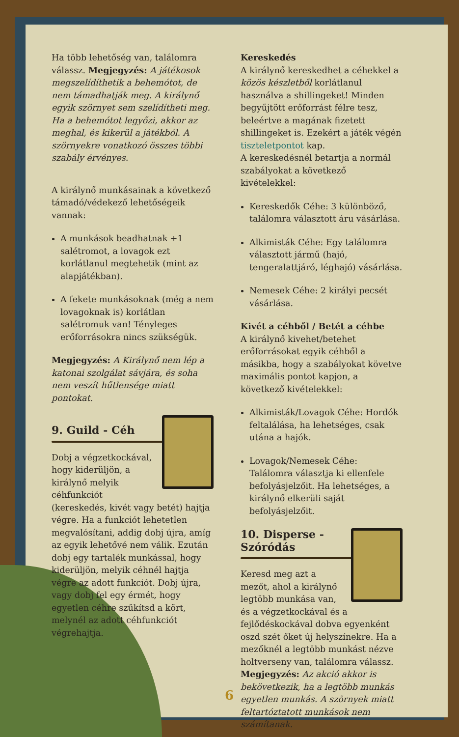Ha több lehetőség van, találomra válassz. Megjegyzés: A játékosok megszelídíthetik a behemótot, de nem támadhatják meg. A királynő egyik szörnyet sem szelídítheti meg. Ha a behemótot legyőzi, akkor az meghal, és kikerül a játékból. A szörnyekre vonatkozó összes többi szabály érvényes.
A királynő munkásainak a következő támadó/védekező lehetőségeik vannak:
A munkások beadhatnak +1 salétromot, a lovagok ezt korlátlanul megtehetik (mint az alapjátékban).
A fekete munkásoknak (még a nem lovagoknak is) korlátlan salétromuk van! Tényleges erőforrásokra nincs szükségük.
Megjegyzés: A Királynő nem lép a katonai szolgálat sávjára, és soha nem veszít hűtlensége miatt pontokat.
9. Guild - Céh
Dobj a végzetkockával, hogy kiderüljön, a királynő melyik céhfunkciót (kereskedés, kivét vagy betét) hajtja végre. Ha a funkciót lehetetlen megvalósítani, addig dobj újra, amíg az egyik lehetővé nem válik. Ezután dobj egy tartalék munkással, hogy kiderüljön, melyik céhnél hajtja végre az adott funkciót. Dobj újra, vagy dobj fel egy érmét, hogy egyetlen céhre szűkítsd a kört, melynél az adott céhfunkciót végrehajtja.
Kereskedés
A királynő kereskedhet a céhekkel a közös készletből korlátlanul használva a shillingeket! Minden begyűjtött erőforrást félre tesz, beleértve a magának fizetett shillingeket is. Ezekért a játék végén tiszteletpontot kap.
A kereskedésnél betartja a normál szabályokat a következő kivételekkel:
Kereskedők Céhe: 3 különböző, találomra választott áru vásárlása.
Alkimisták Céhe: Egy találomra választott jármű (hajó, tengeralattjáró, léghajó) vásárlása.
Nemesek Céhe: 2 királyi pecsét vásárlása.
Kivét a céhből / Betét a céhbe
A királynő kivehet/betehet erőforrásokat egyik céhből a másikba, hogy a szabályokat követve maximális pontot kapjon, a következő kivételekkel:
Alkimisták/Lovagok Céhe: Hordók feltalálása, ha lehetséges, csak utána a hajók.
Lovagok/Nemesek Céhe: Találomra választja ki ellenfele befolyásjelzőit. Ha lehetséges, a királynő elkerüli saját befolyásjelzőit.
10. Disperse - Szóródás
Keresd meg azt a mezőt, ahol a királynő legtöbb munkása van, és a végzetkockával és a fejlődéskockával dobva egyenként oszd szét őket új helyszínekre. Ha a mezőknél a legtöbb munkást nézve holtverseny van, találomra válassz. Megjegyzés: Az akció akkor is bekövetkezik, ha a legtöbb munkás egyetlen munkás. A szörnyek miatt feltartóztatott munkások nem számítanak.
6